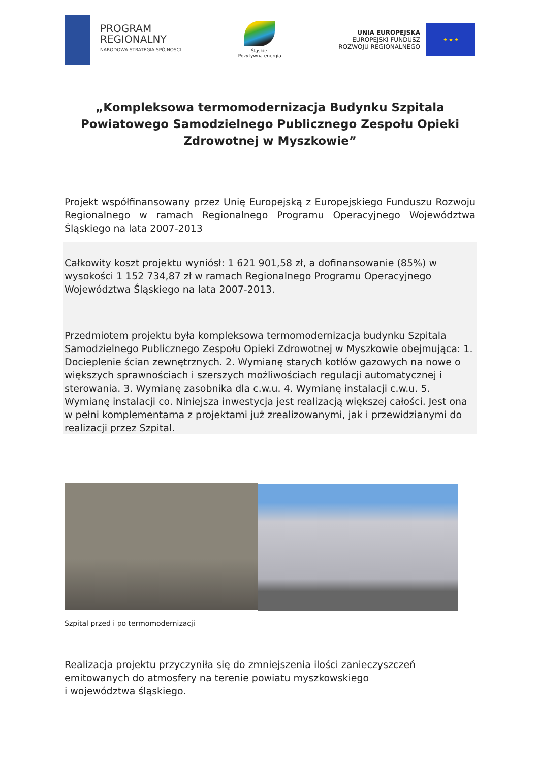PROGRAM
REGIONALNY
NARODOWA STRATEGIA SPÓJNOSCI
Śląskie.
Pozytywna energia
UNIA EUROPEJSKA
EUROPEJSKI FUNDUSZ
ROZWOJU REGIONALNEGO
★ ★ ★
„Kompleksowa termomodernizacja Budynku Szpitala Powiatowego Samodzielnego Publicznego Zespołu Opieki Zdrowotnej w Myszkowie”
Projekt współfinansowany przez Unię Europejską z Europejskiego Funduszu Rozwoju Regionalnego w ramach Regionalnego Programu Operacyjnego Województwa Śląskiego na lata 2007-2013
Całkowity koszt projektu wyniósł: 1 621 901,58 zł, a dofinansowanie (85%) w wysokości 1 152 734,87 zł w ramach Regionalnego Programu Operacyjnego Województwa Śląskiego na lata 2007-2013.
Przedmiotem projektu była kompleksowa termomodernizacja budynku Szpitala Samodzielnego Publicznego Zespołu Opieki Zdrowotnej w Myszkowie obejmująca: 1. Docieplenie ścian zewnętrznych. 2. Wymianę starych kotłów gazowych na nowe o większych sprawnościach i szerszych możliwościach regulacji automatycznej i sterowania. 3. Wymianę zasobnika dla c.w.u. 4. Wymianę instalacji c.w.u. 5. Wymianę instalacji co. Niniejsza inwestycja jest realizacją większej całości. Jest ona w pełni komplementarna z projektami już zrealizowanymi, jak i przewidzianymi do realizacji przez Szpital.
Szpital przed i po termomodernizacji
Realizacja projektu przyczyniła się do zmniejszenia ilości zanieczyszczeń emitowanych do atmosfery na terenie powiatu myszkowskiego
i województwa śląskiego.